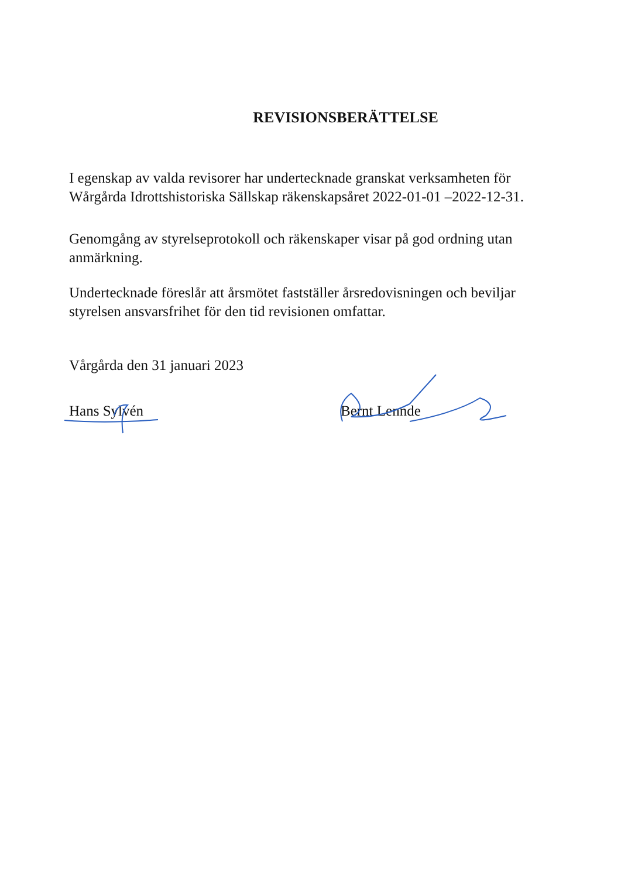REVISIONSBERÄTTELSE
I egenskap av valda revisorer har undertecknade granskat verksamheten för Wårgårda Idrottshistoriska Sällskap räkenskapsåret 2022-01-01 –2022-12-31.
Genomgång av styrelseprotokoll och räkenskaper visar på god ordning utan anmärkning.
Undertecknade föreslår att årsmötet fastställer årsredovisningen och beviljar styrelsen ansvarsfrihet för den tid revisionen omfattar.
Vårgårda den 31 januari 2023
Hans Sylvén
Bernt Lennde